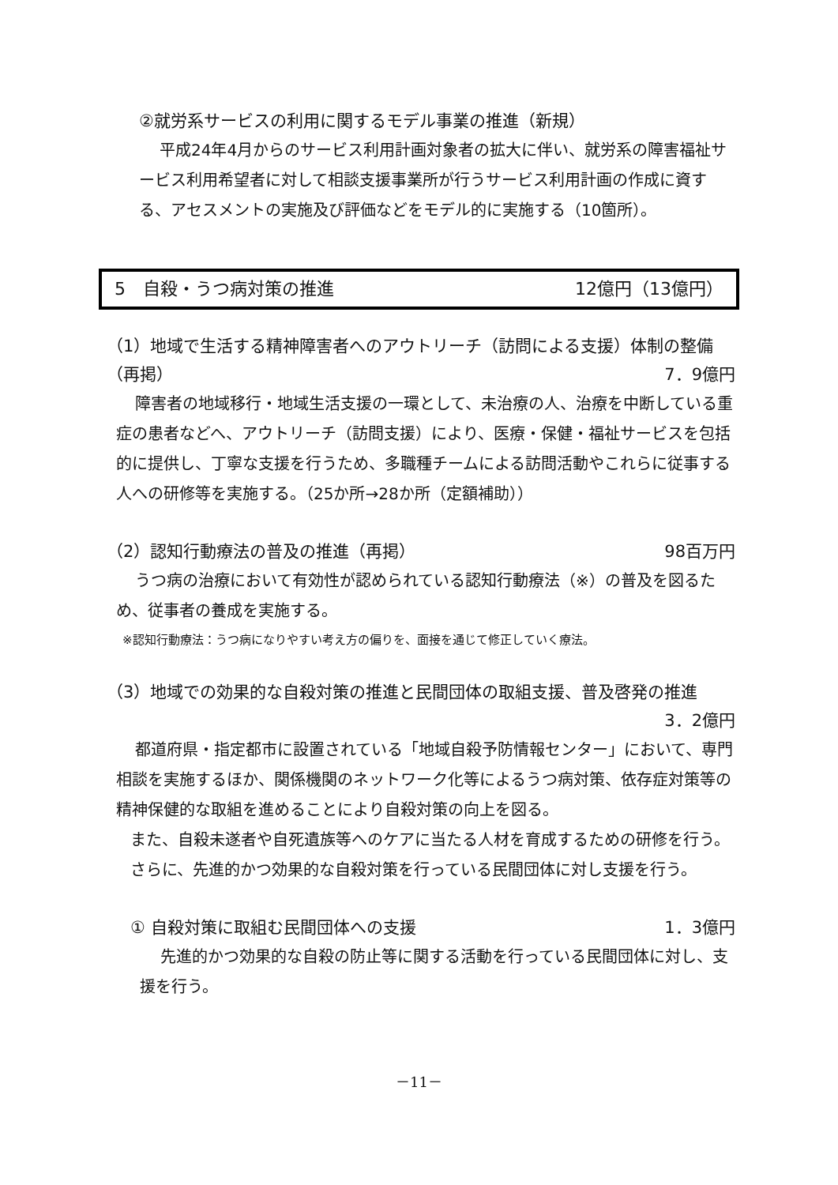②就労系サービスの利用に関するモデル事業の推進（新規）
平成24年4月からのサービス利用計画対象者の拡大に伴い、就労系の障害福祉サービス利用希望者に対して相談支援事業所が行うサービス利用計画の作成に資する、アセスメントの実施及び評価などをモデル的に実施する（10箇所）。
5　自殺・うつ病対策の推進 12億円（13億円）
（1）地域で生活する精神障害者へのアウトリーチ（訪問による支援）体制の整備
（再掲） 7．9億円
障害者の地域移行・地域生活支援の一環として、未治療の人、治療を中断している重症の患者などへ、アウトリーチ（訪問支援）により、医療・保健・福祉サービスを包括的に提供し、丁寧な支援を行うため、多職種チームによる訪問活動やこれらに従事する人への研修等を実施する。（25か所→28か所（定額補助））
（2）認知行動療法の普及の推進（再掲） 98百万円
うつ病の治療において有効性が認められている認知行動療法（※）の普及を図るため、従事者の養成を実施する。
※認知行動療法：うつ病になりやすい考え方の偏りを、面接を通じて修正していく療法。
（3）地域での効果的な自殺対策の推進と民間団体の取組支援、普及啓発の推進
3．2億円
都道府県・指定都市に設置されている「地域自殺予防情報センター」において、専門相談を実施するほか、関係機関のネットワーク化等によるうつ病対策、依存症対策等の精神保健的な取組を進めることにより自殺対策の向上を図る。
また、自殺未遂者や自死遺族等へのケアに当たる人材を育成するための研修を行う。
さらに、先進的かつ効果的な自殺対策を行っている民間団体に対し支援を行う。
① 自殺対策に取組む民間団体への支援 1．3億円
先進的かつ効果的な自殺の防止等に関する活動を行っている民間団体に対し、支援を行う。
－11－